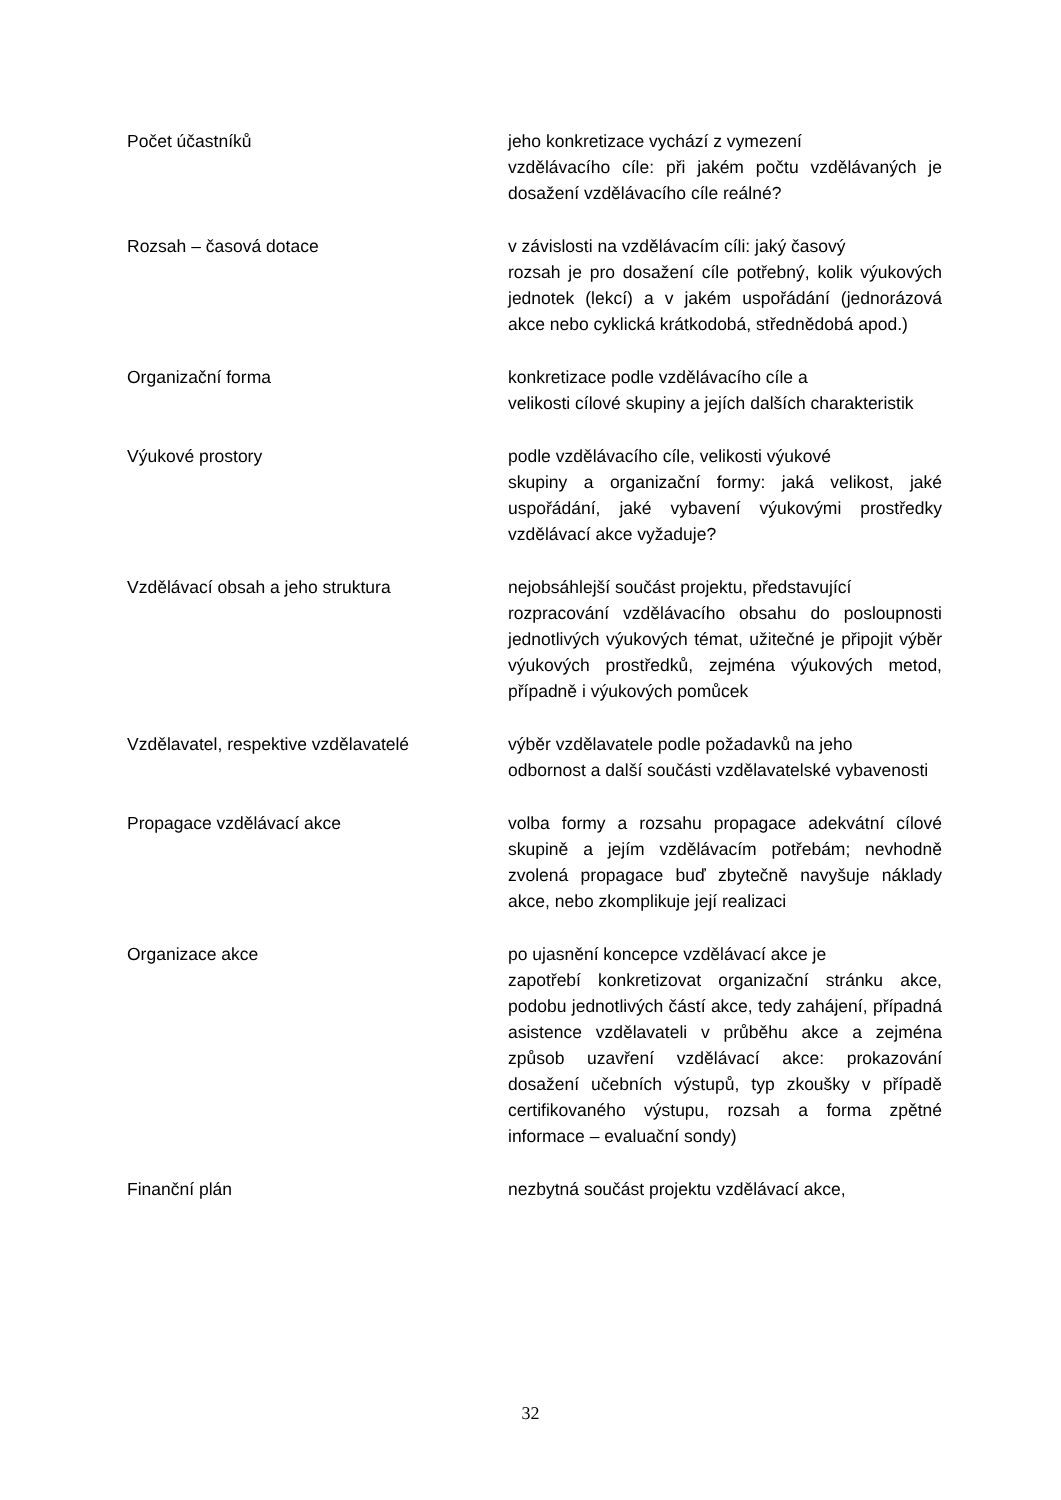Počet účastníků jeho konkretizace vychází z vymezení
vzdělávacího cíle: při jakém počtu vzdělávaných je dosažení vzdělávacího cíle reálné?
Rozsah – časová dotace v závislosti na vzdělávacím cíli: jaký časový
rozsah je pro dosažení cíle potřebný, kolik výukových jednotek (lekcí) a v jakém uspořádání (jednorázová akce nebo cyklická krátkodobá, střednědobá apod.)
Organizační forma konkretizace podle vzdělávacího cíle a
velikosti cílové skupiny a jejích dalších charakteristik
Výukové prostory podle vzdělávacího cíle, velikosti výukové
skupiny a organizační formy: jaká velikost, jaké uspořádání, jaké vybavení výukovými prostředky vzdělávací akce vyžaduje?
Vzdělávací obsah a jeho struktura nejobsáhlejší součást projektu, představující
rozpracování vzdělávacího obsahu do posloupnosti jednotlivých výukových témat, užitečné je připojit výběr výukových prostředků, zejména výukových metod, případně i výukových pomůcek
Vzdělavatel, respektive vzdělavatelé výběr vzdělavatele podle požadavků na jeho
odbornost a další součásti vzdělavatelské vybavenosti
Propagace vzdělávací akce volba formy a rozsahu propagace adekvátní cílové skupině a jejím vzdělávacím potřebám; nevhodně zvolená propagace buď zbytečně navyšuje náklady akce, nebo zkomplikuje její realizaci
Organizace akce po ujasnění koncepce vzdělávací akce je
zapotřebí konkretizovat organizační stránku akce, podobu jednotlivých částí akce, tedy zahájení, případná asistence vzdělavateli v průběhu akce a zejména způsob uzavření vzdělávací akce: prokazování dosažení učebních výstupů, typ zkoušky v případě certifikovaného výstupu, rozsah a forma zpětné informace – evaluační sondy)
Finanční plán nezbytná součást projektu vzdělávací akce,
32